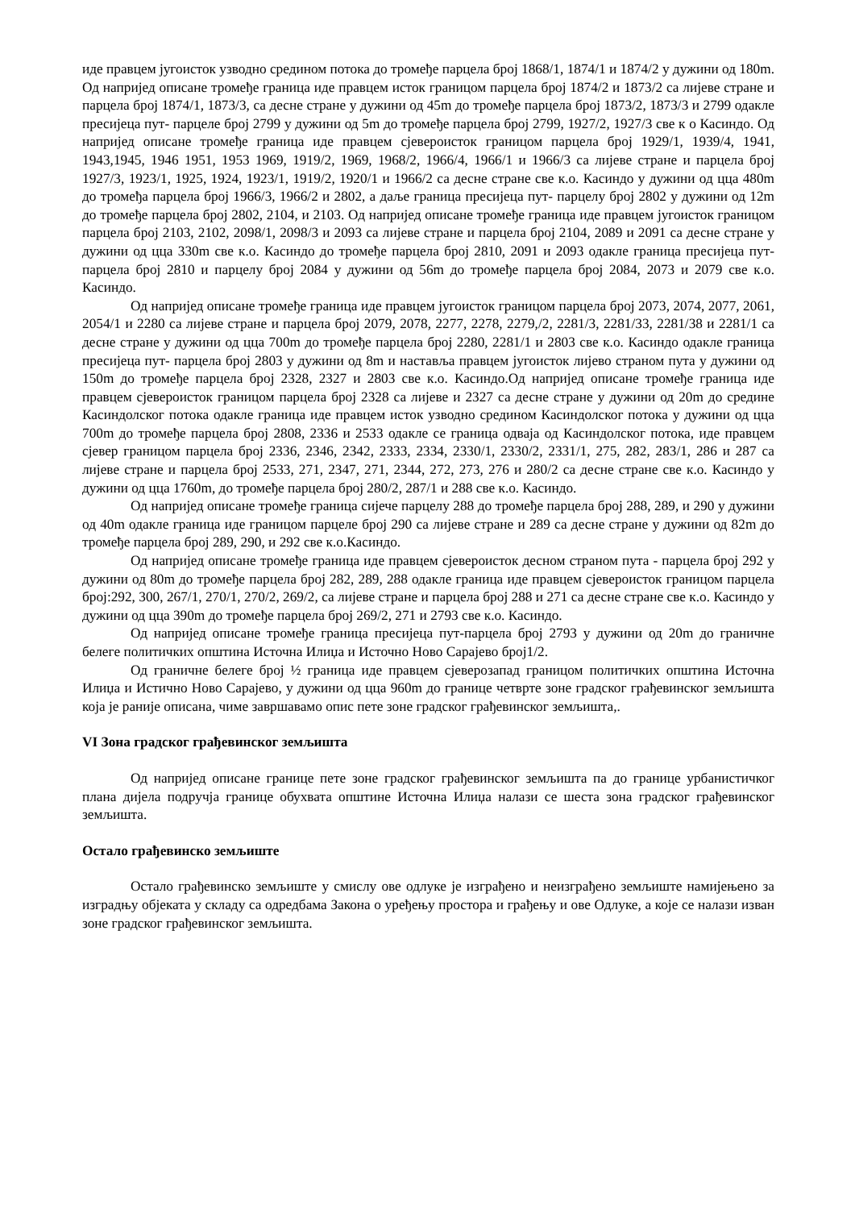иде правцем југоисток узводно средином потока до тромеђе парцела број 1868/1, 1874/1 и 1874/2 у дужини од 180m. Од напријед описане тромеђе граница иде правцем исток границом парцела број 1874/2 и 1873/2 са лијеве стране и парцела број 1874/1, 1873/3, са десне стране у дужини од 45m до тромеђе парцела број 1873/2, 1873/3 и 2799 одакле пресијеца пут- парцеле број 2799 у дужини од 5m до тромеђе парцела број 2799, 1927/2, 1927/3 све к о Касиндо. Од напријед описане тромеђе граница иде правцем сјевероисток границом парцела број 1929/1, 1939/4, 1941, 1943,1945, 1946 1951, 1953 1969, 1919/2, 1969, 1968/2, 1966/4, 1966/1 и 1966/3 са лијеве стране и парцела број 1927/3, 1923/1, 1925, 1924, 1923/1, 1919/2, 1920/1 и 1966/2 са десне стране све к.о. Касиндо у дужини од цца 480m до тромеђа парцела број 1966/3, 1966/2 и 2802, а даље граница пресијеца пут- парцелу број 2802 у дужини од 12m до тромеђе парцела број 2802, 2104, и 2103. Од напријед описане тромеђе граница иде правцем југоисток границом парцела број 2103, 2102, 2098/1, 2098/3 и 2093 са лијеве стране и парцела број 2104, 2089 и 2091 са десне стране у дужини од цца 330m све к.о. Касиндо до тромеђе парцела број 2810, 2091 и 2093 одакле граница пресијеца пут-парцела број 2810 и парцелу број 2084 у дужини од 56m до тромеђе парцела број 2084, 2073 и 2079 све к.о. Касиндо.
Од напријед описане тромеђе граница иде правцем југоисток границом парцела број 2073, 2074, 2077, 2061, 2054/1 и 2280 са лијеве стране и парцела број 2079, 2078, 2277, 2278, 2279,/2, 2281/3, 2281/33, 2281/38 и 2281/1 са десне стране у дужини од цца 700m до тромеђе парцела број 2280, 2281/1 и 2803 све к.о. Касиндо одакле граница пресијеца пут- парцела број 2803 у дужини од 8m и наставља правцем југоисток лијево страном пута у дужини од 150m до тромеђе парцела број 2328, 2327 и 2803 све к.о. Касиндо.Од напријед описане тромеђе граница иде правцем сјевероисток границом парцела број 2328 са лијеве и 2327 са десне стране у дужини од 20m до средине Касиндолског потока одакле граница иде правцем исток узводно средином Касиндолског потока у дужини од цца 700m до тромеђе парцела број 2808, 2336 и 2533 одакле се граница одваја од Касиндолског потока, иде правцем сјевер границом парцела број 2336, 2346, 2342, 2333, 2334, 2330/1, 2330/2, 2331/1, 275, 282, 283/1, 286 и 287 са лијеве стране и парцела број 2533, 271, 2347, 271, 2344, 272, 273, 276 и 280/2 са десне стране све к.о. Касиндо у дужини од цца 1760m, до тромеђе парцела број 280/2, 287/1 и 288 све к.о. Касиндо.
Од напријед описане тромеђе граница сијече парцелу 288 до тромеђе парцела број 288, 289, и 290 у дужини од 40m одакле граница иде границом парцеле број 290 са лијеве стране и 289 са десне стране у дужини од 82m до тромеђе парцела број 289, 290, и 292 све к.о.Касиндо.
Од напријед описане тромеђе граница иде правцем сјевероисток десном страном пута - парцела број 292 у дужини од 80m до тромеђе парцела број 282, 289, 288 одакле граница иде правцем сјевероисток границом парцела број:292, 300, 267/1, 270/1, 270/2, 269/2, са лијеве стране и парцела број 288 и 271 са десне стране све к.о. Касиндо у дужини од цца 390m до тромеђе парцела број 269/2, 271 и 2793 све к.о. Касиндо.
Од напријед описане тромеђе граница пресијеца пут-парцела број 2793 у дужини од 20m до граничне белеге политичких општина Источна Илиџа и Источно Ново Сарајево број1/2.
Од граничне белеге број ½ граница иде правцем сјеверозапад границом политичких општина Источна Илиџа и Истично Ново Сарајево, у дужини од цца 960m до границе четврте зоне градског грађевинског земљишта која је раније описана, чиме завршавамо опис пете зоне градског грађевинског земљишта,.
VI Зона градског грађевинског земљишта
Од напријед описане границе пете зоне градског грађевинског земљишта па до границе урбанистичког плана дијела подручја границе обухвата општине Источна Илиџа налази се шеста зона градског грађевинског земљишта.
Остало грађевинско земљиште
Остало грађевинско земљиште у смислу ове одлуке је изграђено и неизграђено земљиште намијењено за изградњу објеката у складу са одредбама Закона о уређењу простора и грађењу и ове Одлуке, а које се налази изван зоне градског грађевинског земљишта.